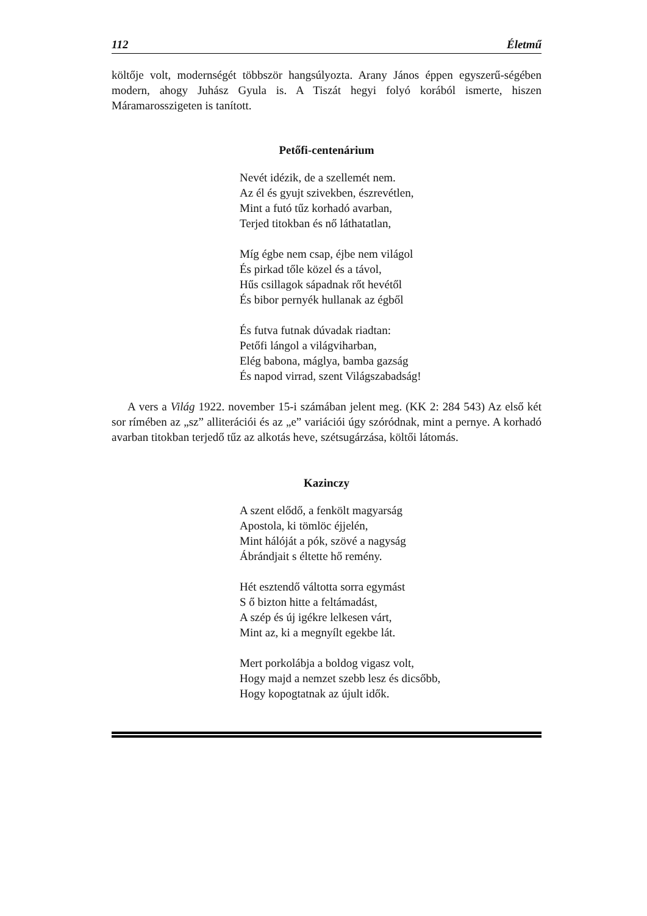112 Életmű
költője volt, modernségét többször hangsúlyozta. Arany János éppen egyszerű-ségében modern, ahogy Juhász Gyula is. A Tiszát hegyi folyó korából ismerte, hiszen Máramarosszigeten is tanított.
Petőfi-centenárium
Nevét idézik, de a szellemét nem.
Az él és gyujt szivekben, észrevétlen,
Mint a futó tűz korhadó avarban,
Terjed titokban és nő láthatatlan,
Míg égbe nem csap, éjbe nem világol
És pirkad tőle közel és a távol,
Hűs csillagok sápadnak rőt hevétől
És bibor pernyék hullanak az égből
És futva futnak dúvadak riadtan:
Petőfi lángol a világviharban,
Elég babona, máglya, bamba gazság
És napod virrad, szent Világszabadság!
A vers a Világ 1922. november 15-i számában jelent meg. (KK 2: 284 543) Az első két sor rímében az „sz” alliterációi és az „e” variációi úgy szóródnak, mint a pernye. A korhadó avarban titokban terjedő tűz az alkotás heve, szétsugárzása, költői látomás.
Kazinczy
A szent elődő, a fenkölt magyarság
Apostola, ki tömlöc éjjelén,
Mint hálóját a pók, szövé a nagyság
Ábrándjait s éltette hő remény.
Hét esztendő váltotta sorra egymást
S ő bizton hitte a feltámadást,
A szép és új igékre lelkesen várt,
Mint az, ki a megnyílt egekbe lát.
Mert porkolábja a boldog vigasz volt,
Hogy majd a nemzet szebb lesz és dicsőbb,
Hogy kopogtatnak az újult idők.